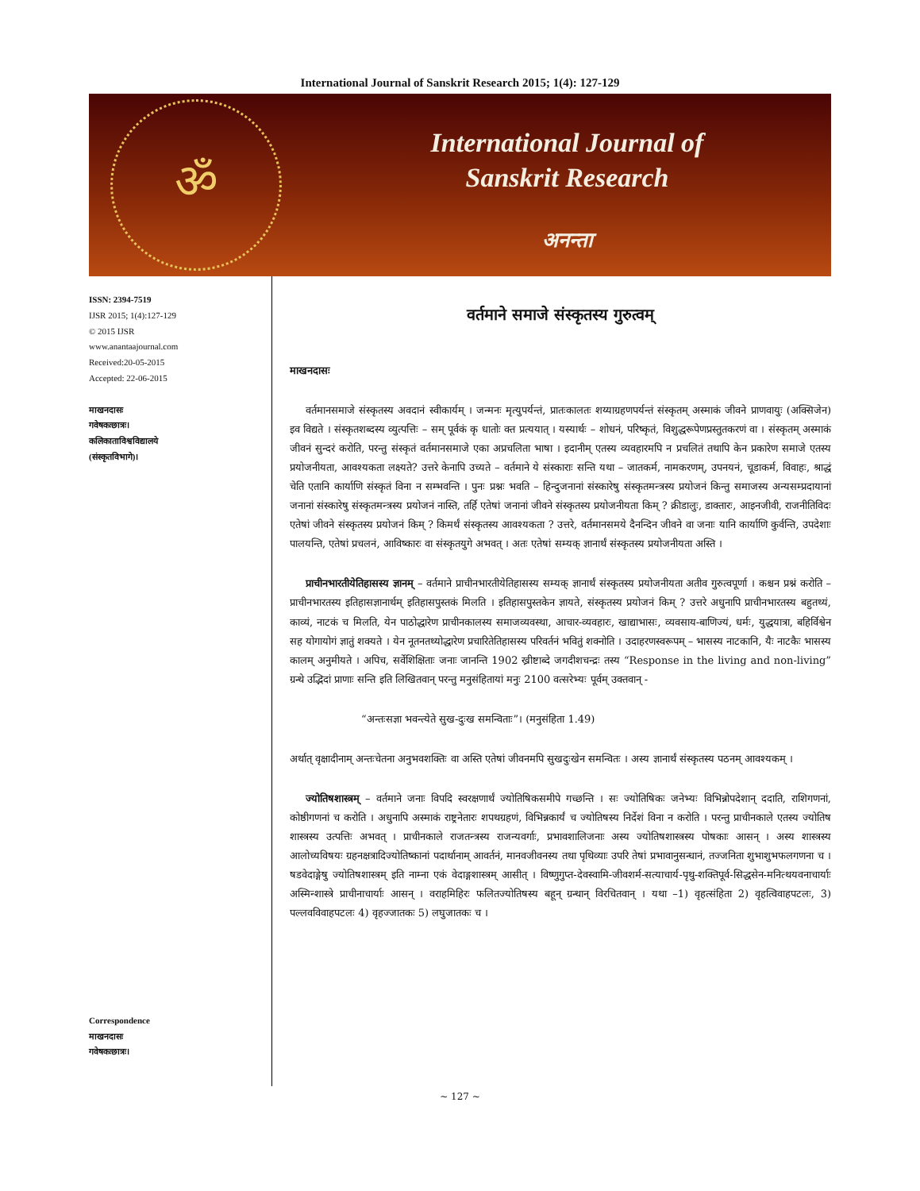International Journal of Sanskrit Research 2015; 1(4): 127-129
ॐ
International Journal of
Sanskrit Research
अनन्ता
ISSN: 2394-7519
IJSR 2015; 1(4):127-129
© 2015 IJSR
www.anantaajournal.com
Received:20-05-2015
Accepted: 22-06-2015
माखनदासः
गवेषकःछात्रः।
कलिकाताविश्वविद्यालये
(संस्कृतविभागे)।
Correspondence
माखनदासः
गवेषकःछात्रः।
वर्तमाने समाजे संस्कृतस्य गुरुत्वम्
माखनदासः
वर्तमानसमाजे संस्कृतस्य अवदानं स्वीकार्यम् । जन्मनः मृत्युपर्यन्तं, प्रातःकालतः शय्याग्रहणपर्यन्तं संस्कृतम् अस्माकं जीवने प्राणवायुः (अक्सिजेन) इव विद्यते । संस्कृतशब्दस्य व्युत्पत्तिः – सम् पूर्वकं कृ धातोः क्त प्रत्ययात् । यस्यार्थः – शोधनं, परिष्कृतं, विशुद्धरूपेणप्रस्तुतकरणं वा । संस्कृतम् अस्माकं जीवनं सुन्दरं करोति, परन्तु संस्कृतं वर्तमानसमाजे एका अप्रचलिता भाषा । इदानीम् एतस्य व्यवहारमपि न प्रचलितं तथापि केन प्रकारेण समाजे एतस्य प्रयोजनीयता, आवश्यकता लक्ष्यते? उत्तरे केनापि उच्यते – वर्तमाने ये संस्काराः सन्ति यथा – जातकर्म, नामकरणम्, उपनयनं, चूडाकर्म, विवाहः, श्राद्धं चेति एतानि कार्याणि संस्कृतं विना न सम्भवन्ति । पुनः प्रश्नः भवति – हिन्दुजनानां संस्कारेषु संस्कृतमन्त्रस्य प्रयोजनं किन्तु समाजस्य अन्यसम्प्रदायानां जनानां संस्कारेषु संस्कृतमन्त्रस्य प्रयोजनं नास्ति, तर्हि एतेषां जनानां जीवने संस्कृतस्य प्रयोजनीयता किम् ? क्रीडालुः, डाक्तारः, आइनजीवी, राजनीतिविदः एतेषां जीवने संस्कृतस्य प्रयोजनं किम् ? किमर्थं संस्कृतस्य आवश्यकता ? उत्तरे, वर्तमानसमये दैनन्दिन जीवने वा जनाः यानि कार्याणि कुर्वन्ति, उपदेशाः पालयन्ति, एतेषां प्रचलनं, आविष्कारः वा संस्कृतयुगे अभवत् । अतः एतेषां सम्यक् ज्ञानार्थं संस्कृतस्य प्रयोजनीयता अस्ति ।
प्राचीनभारतीयेतिहासस्य ज्ञानम् – वर्तमाने प्राचीनभारतीयेतिहासस्य सम्यक् ज्ञानार्थं संस्कृतस्य प्रयोजनीयता अतीव गुरुत्वपूर्णा । कश्चन प्रश्नं करोति – प्राचीनभारतस्य इतिहासज्ञानार्थम् इतिहासपुस्तकं मिलति । इतिहासपुस्तकेन ज्ञायते, संस्कृतस्य प्रयोजनं किम् ? उत्तरे अधुनापि प्राचीनभारतस्य बहुतथ्यं, काव्यं, नाटकं च मिलति, येन पाठोद्धारेण प्राचीनकालस्य समाजव्यवस्था, आचार-व्यवहारः, खाद्याभासः, व्यवसाय-बाणिज्यं, धर्मः, युद्धयात्रा, बहिर्विश्वेन सह योगायोगं ज्ञातुं शक्यते । येन नूतनतथ्योद्धारेण प्रचारितेतिहासस्य परिवर्तनं भवितुं शक्नोति । उदाहरणस्वरूपम् – भासस्य नाटकानि, यैः नाटकैः भासस्य कालम् अनुमीयते । अपिच, सर्वेशिक्षिताः जनाः जानन्ति 1902 ख्रीष्टाब्दे जगदीशचन्द्रः तस्य “Response in the living and non-living” ग्रन्थे उद्भिदां प्राणाः सन्ति इति लिखितवान् परन्तु मनुसंहितायां मनुः 2100 वत्सरेभ्यः पूर्वम् उक्तवान् -
“अन्तःसज्ञा भवन्त्येते सुख-दुःख समन्विताः”। (मनुसंहिता 1.49)
अर्थात् वृक्षादीनाम् अन्तःचेतना अनुभवशक्तिः वा अस्ति एतेषां जीवनमपि सुखदुःखेन समन्वितः । अस्य ज्ञानार्थं संस्कृतस्य पठनम् आवश्यकम् ।
ज्योतिषशास्त्रम् – वर्तमाने जनाः विपदि स्वरक्षणार्थं ज्योतिषिकसमीपे गच्छन्ति । सः ज्योतिषिकः जनेभ्यः विभिन्नोपदेशान् ददाति, राशिगणनां, कोष्ठीगणनां च करोति । अधुनापि अस्माकं राष्ट्रनेतारः शपथग्रहणं, विभिन्नकार्यं च ज्योतिषस्य निर्देशं विना न करोति । परन्तु प्राचीनकाले एतस्य ज्योतिष शास्त्रस्य उत्पत्तिः अभवत् । प्राचीनकाले राजतन्त्रस्य राजन्यवर्गाः, प्रभावशालिजनाः अस्य ज्योतिषशास्त्रस्य पोषकाः आसन् । अस्य शास्त्रस्य आलोच्यविषयः ग्रहनक्षत्रादिज्योतिष्कानां पदार्थानाम् आवर्तनं, मानवजीवनस्य तथा पृथिव्याः उपरि तेषां प्रभावानुसन्धानं, तज्जनिता शुभाशुभफलगणना च । षडवेदाङ्गेषु ज्योतिषशास्त्रम् इति नाम्ना एकं वेदाङ्गशास्त्रम् आसीत् । विष्णुगुप्त-देवस्वामि-जीवशर्म-सत्याचार्य-पृथु-शक्तिपूर्व-सिद्धसेन-मनित्थयवनाचार्याः अस्मिन्शास्त्रे प्राचीनाचार्याः आसन् । वराहमिहिरः फलितज्योतिषस्य बहून् ग्रन्थान् विरचितवान् । यथा –1) वृहत्संहिता 2) वृहत्विवाहपटलः, 3) पल्लवविवाहपटलः 4) वृहज्जातकः 5) लघुजातकः च ।
~ 127 ~